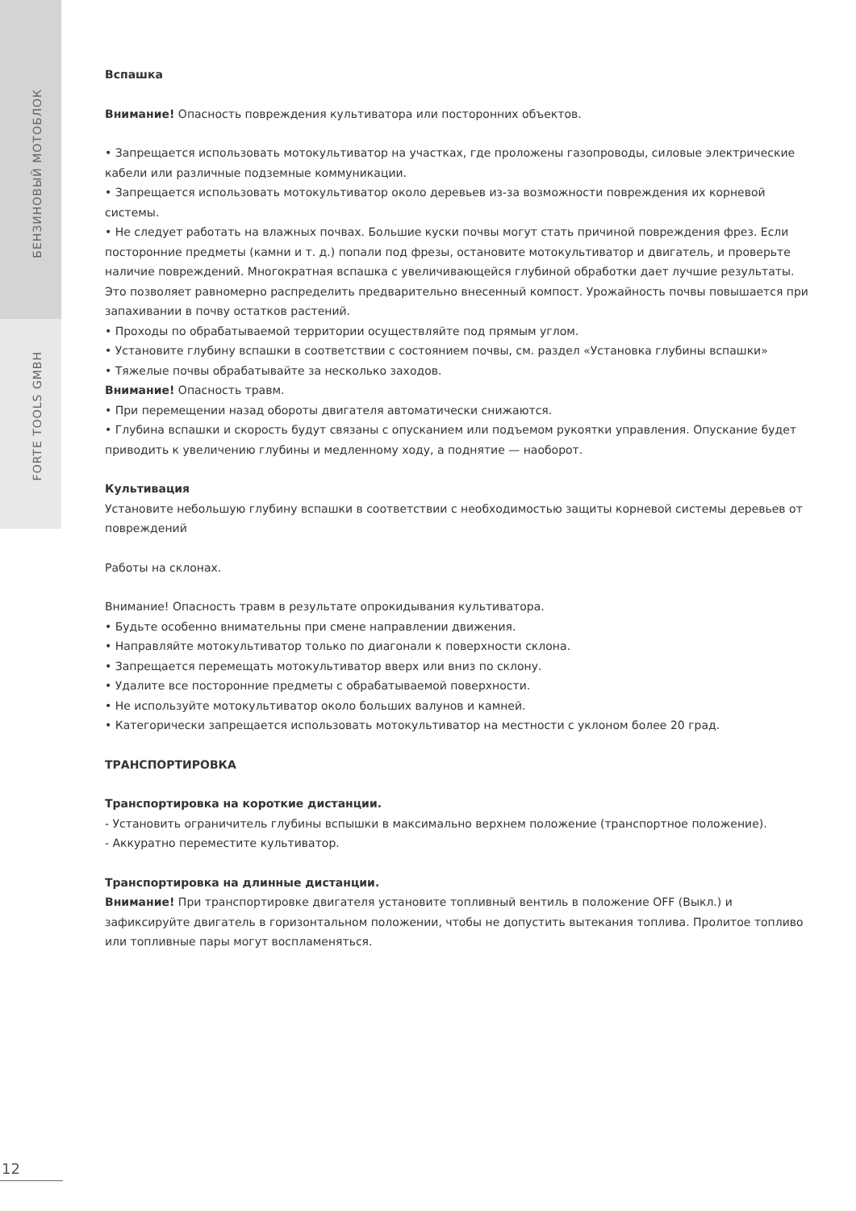БЕНЗИНОВЫЙ МОТОБЛОК
FORTE TOOLS GMBH
Вспашка
Внимание! Опасность повреждения культиватора или посторонних объектов.
• Запрещается использовать мотокультиватор на участках, где проложены газопроводы, силовые электрические кабели или различные подземные коммуникации.
• Запрещается использовать мотокультиватор около деревьев из-за возможности повреждения их корневой системы.
• Не следует работать на влажных почвах. Большие куски почвы могут стать причиной повреждения фрез. Если посторонние предметы (камни и т. д.) попали под фрезы, остановите мотокультиватор и двигатель, и проверьте наличие повреждений. Многократная вспашка с увеличивающейся глубиной обработки дает лучшие результаты. Это позволяет равномерно распределить предварительно внесенный компост. Урожайность почвы повышается при запахивании в почву остатков растений.
• Проходы по обрабатываемой территории осуществляйте под прямым углом.
• Установите глубину вспашки в соответствии с состоянием почвы, см. раздел «Установка глубины вспашки»
• Тяжелые почвы обрабатывайте за несколько заходов.
Внимание! Опасность травм.
• При перемещении назад обороты двигателя автоматически снижаются.
• Глубина вспашки и скорость будут связаны с опусканием или подъемом рукоятки управления. Опускание будет приводить к увеличению глубины и медленному ходу, а поднятие — наоборот.
Культивация
Установите небольшую глубину вспашки в соответствии с необходимостью защиты корневой системы деревьев от повреждений
Работы на склонах.
Внимание! Опасность травм в результате опрокидывания культиватора.
• Будьте особенно внимательны при смене направлении движения.
• Направляйте мотокультиватор только по диагонали к поверхности склона.
• Запрещается перемещать мотокультиватор вверх или вниз по склону.
• Удалите все посторонние предметы с обрабатываемой поверхности.
• Не используйте мотокультиватор около больших валунов и камней.
• Категорически запрещается использовать мотокультиватор на местности с уклоном более 20 град.
ТРАНСПОРТИРОВКА
Транспортировка на короткие дистанции.
- Установить ограничитель глубины вспышки в максимально верхнем положение (транспортное положение).
- Аккуратно переместите культиватор.
Транспортировка на длинные дистанции.
Внимание! При транспортировке двигателя установите топливный вентиль в положение OFF (Выкл.) и зафиксируйте двигатель в горизонтальном положении, чтобы не допустить вытекания топлива. Пролитое топливо или топливные пары могут воспламеняться.
12